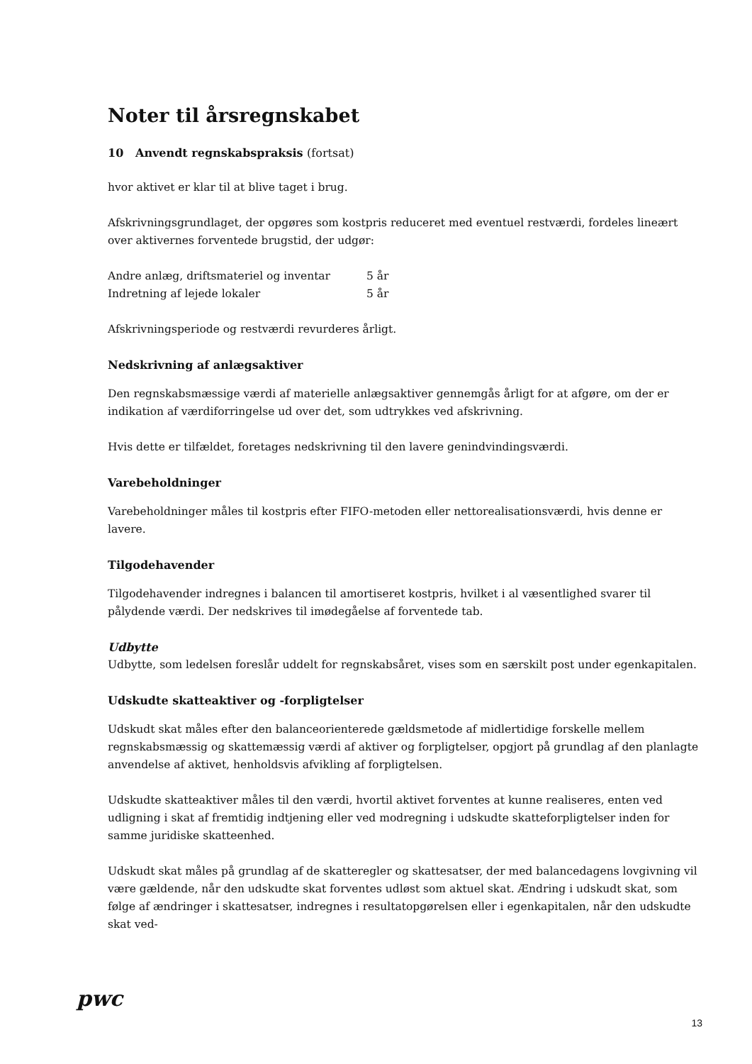Noter til årsregnskabet
10 Anvendt regnskabspraksis (fortsat)
hvor aktivet er klar til at blive taget i brug.
Afskrivningsgrundlaget, der opgøres som kostpris reduceret med eventuel restværdi, fordeles lineært over aktivernes forventede brugstid, der udgør:
| Andre anlæg, driftsmateriel og inventar | 5 år |
| Indretning af lejede lokaler | 5 år |
Afskrivningsperiode og restværdi revurderes årligt.
Nedskrivning af anlægsaktiver
Den regnskabsmæssige værdi af materielle anlægsaktiver gennemgås årligt for at afgøre, om der er indikation af værdiforringelse ud over det, som udtrykkes ved afskrivning.
Hvis dette er tilfældet, foretages nedskrivning til den lavere genindvindingsværdi.
Varebeholdninger
Varebeholdninger måles til kostpris efter FIFO-metoden eller nettorealisationsværdi, hvis denne er lavere.
Tilgodehavender
Tilgodehavender indregnes i balancen til amortiseret kostpris, hvilket i al væsentlighed svarer til pålydende værdi. Der nedskrives til imødegåelse af forventede tab.
Udbytte
Udbytte, som ledelsen foreslår uddelt for regnskabsåret, vises som en særskilt post under egenkapitalen.
Udskudte skatteaktiver og -forpligtelser
Udskudt skat måles efter den balanceorienterede gældsmetode af midlertidige forskelle mellem regnskabsmæssig og skattemæssig værdi af aktiver og forpligtelser, opgjort på grundlag af den planlagte anvendelse af aktivet, henholdsvis afvikling af forpligtelsen.
Udskudte skatteaktiver måles til den værdi, hvortil aktivet forventes at kunne realiseres, enten ved udligning i skat af fremtidig indtjening eller ved modregning i udskudte skatteforpligtelser inden for samme juridiske skatteenhed.
Udskudt skat måles på grundlag af de skatteregler og skattesatser, der med balancedagens lovgivning vil være gældende, når den udskudte skat forventes udløst som aktuel skat. Ændring i udskudt skat, som følge af ændringer i skattesatser, indregnes i resultatopgørelsen eller i egenkapitalen, når den udskudte skat ved-
pwc
13